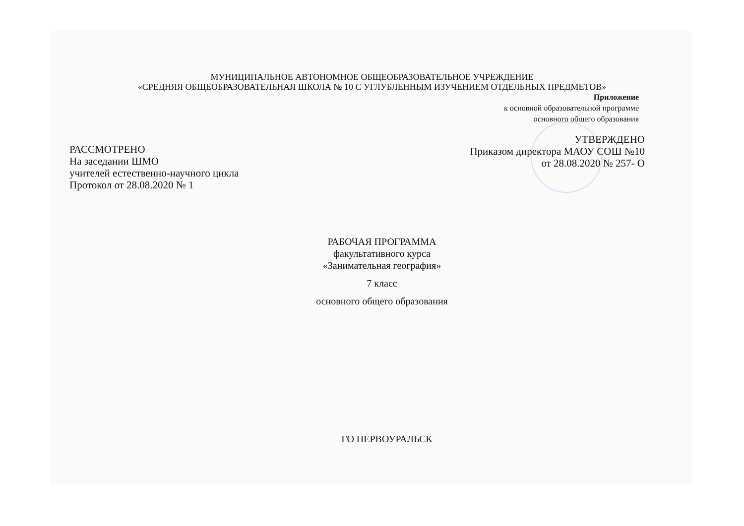МУНИЦИПАЛЬНОЕ АВТОНОМНОЕ ОБЩЕОБРАЗОВАТЕЛЬНОЕ УЧРЕЖДЕНИЕ
«СРЕДНЯЯ ОБЩЕОБРАЗОВАТЕЛЬНАЯ ШКОЛА № 10 С УГЛУБЛЕННЫМ ИЗУЧЕНИЕМ ОТДЕЛЬНЫХ ПРЕДМЕТОВ»
Приложение
к основной образовательной программе
основного общего образования
РАССМОТРЕНО
На заседании ШМО
учителей естественно-научного цикла
Протокол от 28.08.2020 № 1
УТВЕРЖДЕНО
Приказом директора МАОУ СОШ №10
от 28.08.2020 № 257- О
РАБОЧАЯ ПРОГРАММА
факультативного курса
«Занимательная география»
7 класс
основного общего образования
ГО ПЕРВОУРАЛЬСК